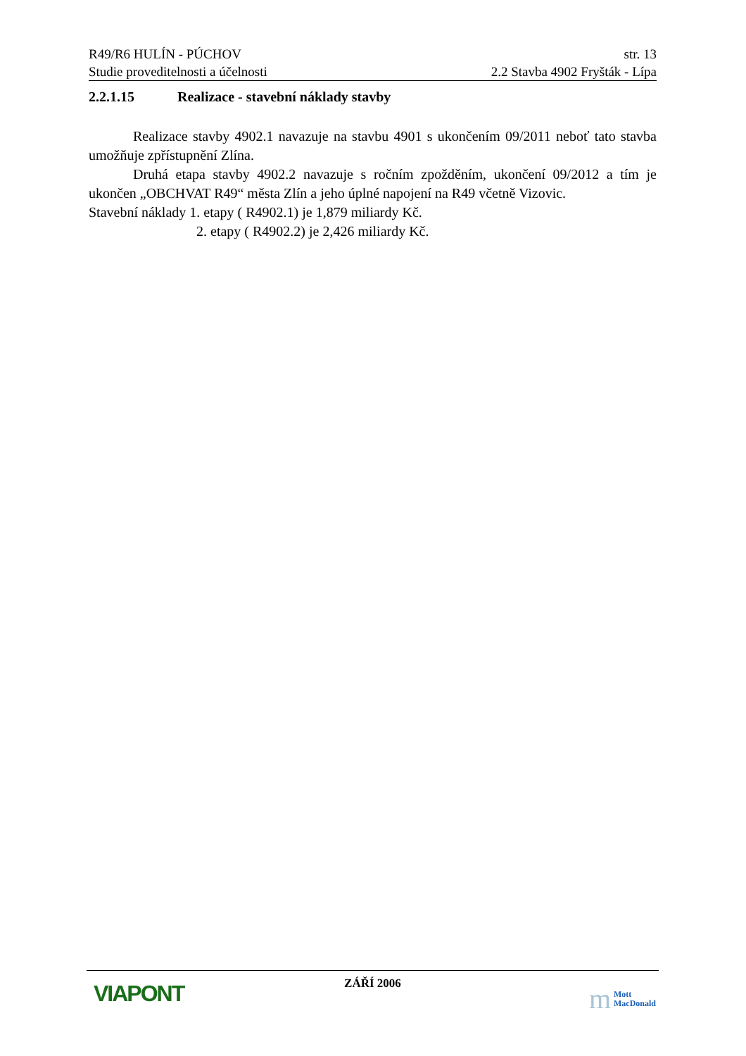R49/R6 HULÍN - PÚCHOV str. 13
Studie proveditelnosti a účelnosti 2.2 Stavba 4902 Fryšták - Lípa
2.2.1.15 Realizace - stavební náklady stavby
Realizace stavby 4902.1 navazuje na stavbu 4901 s ukončením 09/2011 neboť tato stavba umožňuje zpřístupnění Zlína.
Druhá etapa stavby 4902.2 navazuje s ročním zpožděním, ukončení 09/2012 a tím je ukončen „OBCHVAT R49“ města Zlín a jeho úplné napojení na R49 včetně Vizovic.
Stavební náklady 1. etapy ( R4902.1) je 1,879 miliardy Kč.
2. etapy ( R4902.2) je 2,426 miliardy Kč.
VIAPONT
ZÁŘÍ 2006
m Mott
MacDonald